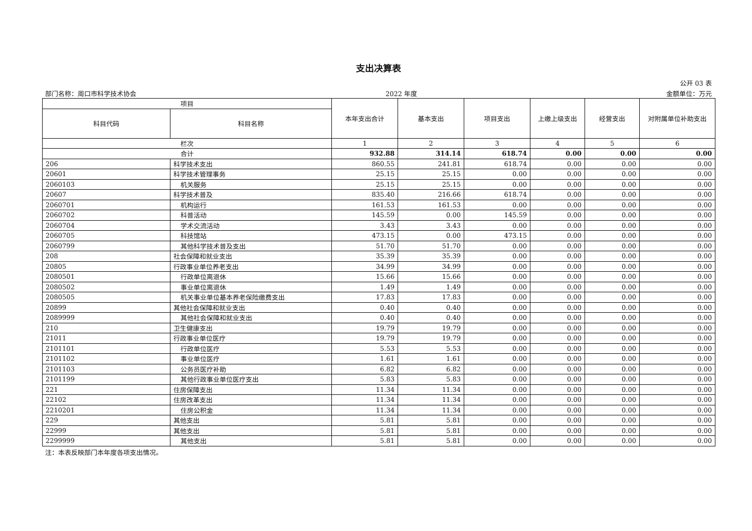支出决算表
公开 03 表
部门名称：周口市科学技术协会 2022 年度 金额单位：万元
| 项目 | | 本年支出合计 | 基本支出 | 项目支出 | 上缴上级支出 | 经营支出 | 对附属单位补助支出 |
| --- | --- | --- | --- | --- | --- | --- | --- |
| 科目代码 | 科目名称 | | | | | | |
| 栏次 | | 1 | 2 | 3 | 4 | 5 | 6 |
| 合计 | | 932.88 | 314.14 | 618.74 | 0.00 | 0.00 | 0.00 |
| 206 | 科学技术支出 | 860.55 | 241.81 | 618.74 | 0.00 | 0.00 | 0.00 |
| 20601 | 科学技术管理事务 | 25.15 | 25.15 | 0.00 | 0.00 | 0.00 | 0.00 |
| 2060103 | 机关服务 | 25.15 | 25.15 | 0.00 | 0.00 | 0.00 | 0.00 |
| 20607 | 科学技术普及 | 835.40 | 216.66 | 618.74 | 0.00 | 0.00 | 0.00 |
| 2060701 | 机构运行 | 161.53 | 161.53 | 0.00 | 0.00 | 0.00 | 0.00 |
| 2060702 | 科普活动 | 145.59 | 0.00 | 145.59 | 0.00 | 0.00 | 0.00 |
| 2060704 | 学术交流活动 | 3.43 | 3.43 | 0.00 | 0.00 | 0.00 | 0.00 |
| 2060705 | 科技馆站 | 473.15 | 0.00 | 473.15 | 0.00 | 0.00 | 0.00 |
| 2060799 | 其他科学技术普及支出 | 51.70 | 51.70 | 0.00 | 0.00 | 0.00 | 0.00 |
| 208 | 社会保障和就业支出 | 35.39 | 35.39 | 0.00 | 0.00 | 0.00 | 0.00 |
| 20805 | 行政事业单位养老支出 | 34.99 | 34.99 | 0.00 | 0.00 | 0.00 | 0.00 |
| 2080501 | 行政单位离退休 | 15.66 | 15.66 | 0.00 | 0.00 | 0.00 | 0.00 |
| 2080502 | 事业单位离退休 | 1.49 | 1.49 | 0.00 | 0.00 | 0.00 | 0.00 |
| 2080505 | 机关事业单位基本养老保险缴费支出 | 17.83 | 17.83 | 0.00 | 0.00 | 0.00 | 0.00 |
| 20899 | 其他社会保障和就业支出 | 0.40 | 0.40 | 0.00 | 0.00 | 0.00 | 0.00 |
| 2089999 | 其他社会保障和就业支出 | 0.40 | 0.40 | 0.00 | 0.00 | 0.00 | 0.00 |
| 210 | 卫生健康支出 | 19.79 | 19.79 | 0.00 | 0.00 | 0.00 | 0.00 |
| 21011 | 行政事业单位医疗 | 19.79 | 19.79 | 0.00 | 0.00 | 0.00 | 0.00 |
| 2101101 | 行政单位医疗 | 5.53 | 5.53 | 0.00 | 0.00 | 0.00 | 0.00 |
| 2101102 | 事业单位医疗 | 1.61 | 1.61 | 0.00 | 0.00 | 0.00 | 0.00 |
| 2101103 | 公务员医疗补助 | 6.82 | 6.82 | 0.00 | 0.00 | 0.00 | 0.00 |
| 2101199 | 其他行政事业单位医疗支出 | 5.83 | 5.83 | 0.00 | 0.00 | 0.00 | 0.00 |
| 221 | 住房保障支出 | 11.34 | 11.34 | 0.00 | 0.00 | 0.00 | 0.00 |
| 22102 | 住房改革支出 | 11.34 | 11.34 | 0.00 | 0.00 | 0.00 | 0.00 |
| 2210201 | 住房公积金 | 11.34 | 11.34 | 0.00 | 0.00 | 0.00 | 0.00 |
| 229 | 其他支出 | 5.81 | 5.81 | 0.00 | 0.00 | 0.00 | 0.00 |
| 22999 | 其他支出 | 5.81 | 5.81 | 0.00 | 0.00 | 0.00 | 0.00 |
| 2299999 | 其他支出 | 5.81 | 5.81 | 0.00 | 0.00 | 0.00 | 0.00 |
注：本表反映部门本年度各项支出情况。